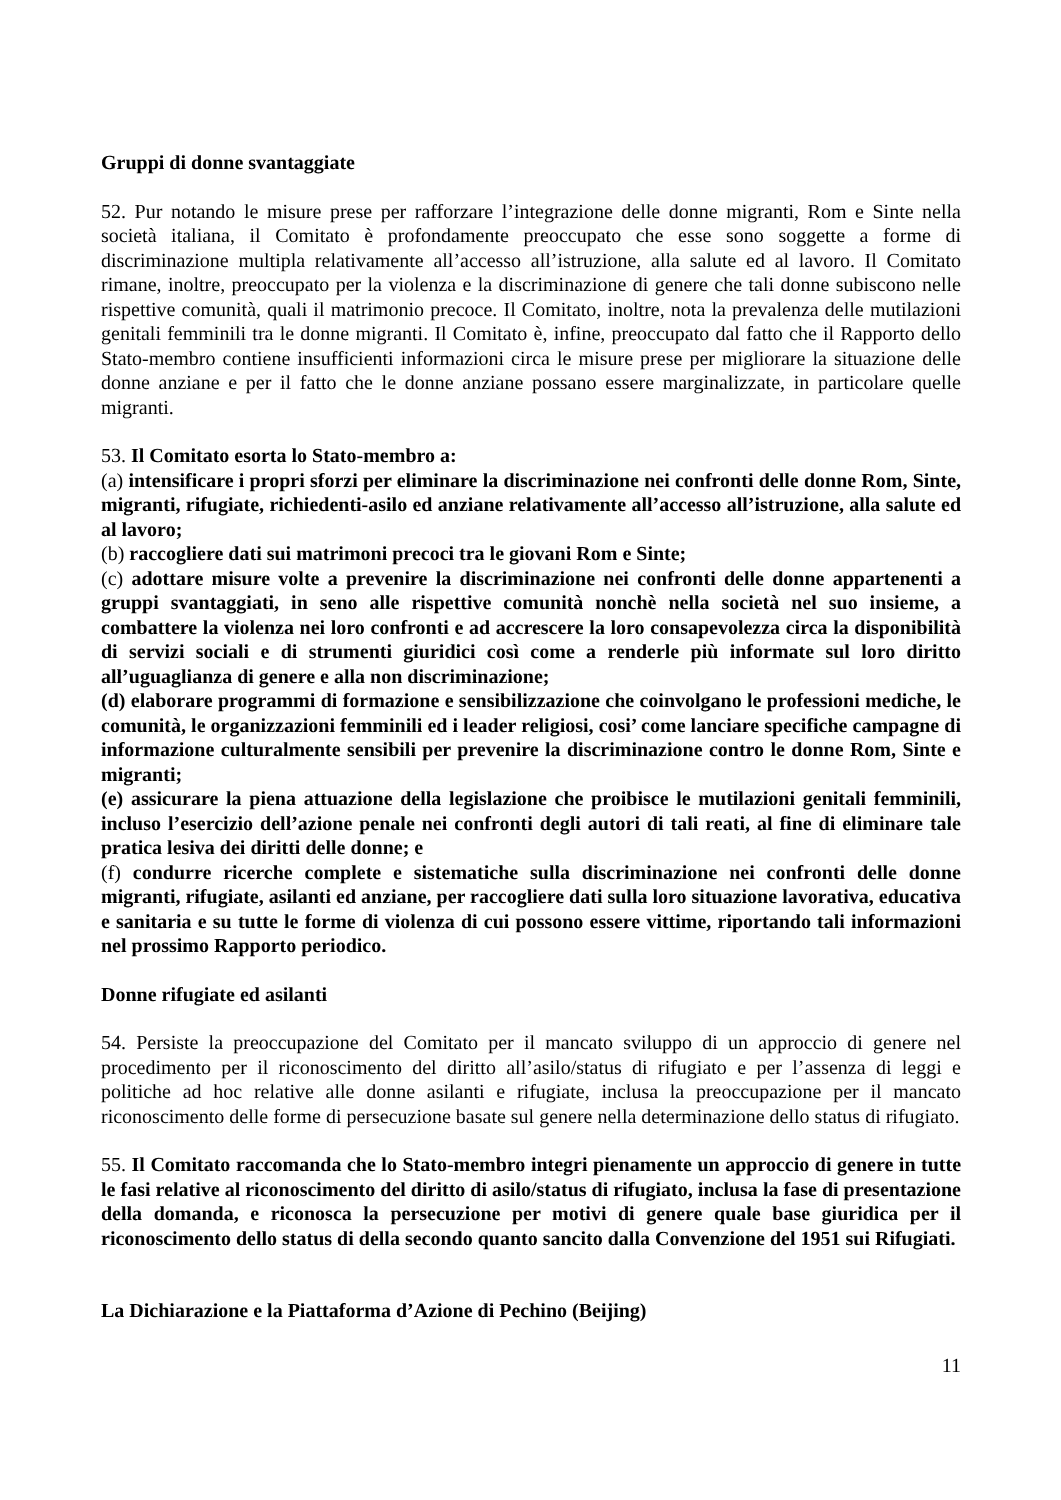Gruppi di donne svantaggiate
52. Pur notando le misure prese per rafforzare l’integrazione delle donne migranti, Rom e Sinte nella società italiana, il Comitato è profondamente preoccupato che esse sono soggette a forme di discriminazione multipla relativamente all’accesso all’istruzione, alla salute ed al lavoro. Il Comitato rimane, inoltre, preoccupato per la violenza e la discriminazione di genere che tali donne subiscono nelle rispettive comunità, quali il matrimonio precoce. Il Comitato, inoltre, nota la prevalenza delle mutilazioni genitali femminili tra le donne migranti. Il Comitato è, infine, preoccupato dal fatto che il Rapporto dello Stato-membro contiene insufficienti informazioni circa le misure prese per migliorare la situazione delle donne anziane e per il fatto che le donne anziane possano essere marginalizzate, in particolare quelle migranti.
53. Il Comitato esorta lo Stato-membro a:
(a) intensificare i propri sforzi per eliminare la discriminazione nei confronti delle donne Rom, Sinte, migranti, rifugiate, richiedenti-asilo ed anziane relativamente all’accesso all’istruzione, alla salute ed al lavoro;
(b) raccogliere dati sui matrimoni precoci tra le giovani Rom e Sinte;
(c) adottare misure volte a prevenire la discriminazione nei confronti delle donne appartenenti a gruppi svantaggiati, in seno alle rispettive comunità nonchè nella società nel suo insieme, a combattere la violenza nei loro confronti e ad accrescere la loro consapevolezza circa la disponibilità di servizi sociali e di strumenti giuridici così come a renderle più informate sul loro diritto all’uguaglianza di genere e alla non discriminazione;
(d) elaborare programmi di formazione e sensibilizzazione che coinvolgano le professioni mediche, le comunità, le organizzazioni femminili ed i leader religiosi, cosi’ come lanciare specifiche campagne di informazione culturalmente sensibili per prevenire la discriminazione contro le donne Rom, Sinte e migranti;
(e) assicurare la piena attuazione della legislazione che proibisce le mutilazioni genitali femminili, incluso l’esercizio dell’azione penale nei confronti degli autori di tali reati, al fine di eliminare tale pratica lesiva dei diritti delle donne; e
(f) condurre ricerche complete e sistematiche sulla discriminazione nei confronti delle donne migranti, rifugiate, asilanti ed anziane, per raccogliere dati sulla loro situazione lavorativa, educativa e sanitaria e su tutte le forme di violenza di cui possono essere vittime, riportando tali informazioni nel prossimo Rapporto periodico.
Donne rifugiate ed asilanti
54. Persiste la preoccupazione del Comitato per il mancato sviluppo di un approccio di genere nel procedimento per il riconoscimento del diritto all’asilo/status di rifugiato e per l’assenza di leggi e politiche ad hoc relative alle donne asilanti e rifugiate, inclusa la preoccupazione per il mancato riconoscimento delle forme di persecuzione basate sul genere nella determinazione dello status di rifugiato.
55. Il Comitato raccomanda che lo Stato-membro integri pienamente un approccio di genere in tutte le fasi relative al riconoscimento del diritto di asilo/status di rifugiato, inclusa la fase di presentazione della domanda, e riconosca la persecuzione per motivi di genere quale base giuridica per il riconoscimento dello status di della secondo quanto sancito dalla Convenzione del 1951 sui Rifugiati.
La Dichiarazione e la Piattaforma d’Azione di Pechino (Beijing)
11